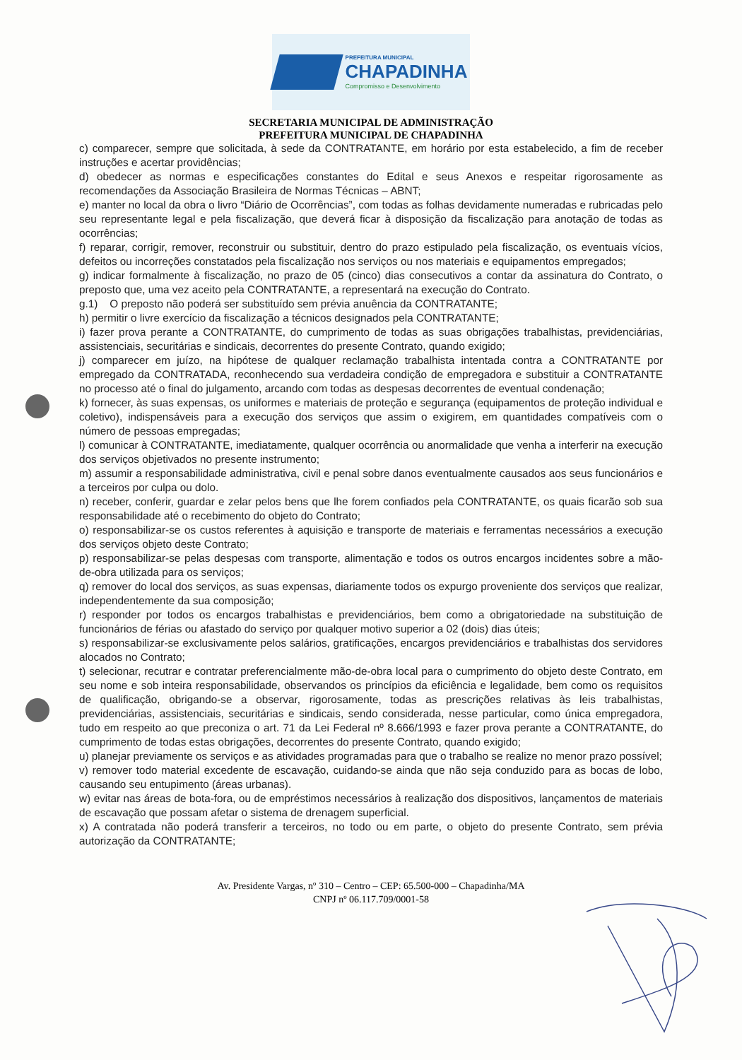PREFEITURA MUNICIPAL
CHAPADINHA
Compromisso e Desenvolvimento
SECRETARIA MUNICIPAL DE ADMINISTRAÇÃO
PREFEITURA MUNICIPAL DE CHAPADINHA
c) comparecer, sempre que solicitada, à sede da CONTRATANTE, em horário por esta estabelecido, a fim de receber instruções e acertar providências;
d) obedecer as normas e especificações constantes do Edital e seus Anexos e respeitar rigorosamente as recomendações da Associação Brasileira de Normas Técnicas – ABNT;
e) manter no local da obra o livro “Diário de Ocorrências”, com todas as folhas devidamente numeradas e rubricadas pelo seu representante legal e pela fiscalização, que deverá ficar à disposição da fiscalização para anotação de todas as ocorrências;
f) reparar, corrigir, remover, reconstruir ou substituir, dentro do prazo estipulado pela fiscalização, os eventuais vícios, defeitos ou incorreções constatados pela fiscalização nos serviços ou nos materiais e equipamentos empregados;
g) indicar formalmente à fiscalização, no prazo de 05 (cinco) dias consecutivos a contar da assinatura do Contrato, o preposto que, uma vez aceito pela CONTRATANTE, a representará na execução do Contrato.
g.1) O preposto não poderá ser substituído sem prévia anuência da CONTRATANTE;
h) permitir o livre exercício da fiscalização a técnicos designados pela CONTRATANTE;
i) fazer prova perante a CONTRATANTE, do cumprimento de todas as suas obrigações trabalhistas, previdenciárias, assistenciais, securitárias e sindicais, decorrentes do presente Contrato, quando exigido;
j) comparecer em juízo, na hipótese de qualquer reclamação trabalhista intentada contra a CONTRATANTE por empregado da CONTRATADA, reconhecendo sua verdadeira condição de empregadora e substituir a CONTRATANTE no processo até o final do julgamento, arcando com todas as despesas decorrentes de eventual condenação;
k) fornecer, às suas expensas, os uniformes e materiais de proteção e segurança (equipamentos de proteção individual e coletivo), indispensáveis para a execução dos serviços que assim o exigirem, em quantidades compatíveis com o número de pessoas empregadas;
l) comunicar à CONTRATANTE, imediatamente, qualquer ocorrência ou anormalidade que venha a interferir na execução dos serviços objetivados no presente instrumento;
m) assumir a responsabilidade administrativa, civil e penal sobre danos eventualmente causados aos seus funcionários e a terceiros por culpa ou dolo.
n) receber, conferir, guardar e zelar pelos bens que lhe forem confiados pela CONTRATANTE, os quais ficarão sob sua responsabilidade até o recebimento do objeto do Contrato;
o) responsabilizar-se os custos referentes à aquisição e transporte de materiais e ferramentas necessários a execução dos serviços objeto deste Contrato;
p) responsabilizar-se pelas despesas com transporte, alimentação e todos os outros encargos incidentes sobre a mão-de-obra utilizada para os serviços;
q) remover do local dos serviços, as suas expensas, diariamente todos os expurgo proveniente dos serviços que realizar, independentemente da sua composição;
r) responder por todos os encargos trabalhistas e previdenciários, bem como a obrigatoriedade na substituição de funcionários de férias ou afastado do serviço por qualquer motivo superior a 02 (dois) dias úteis;
s) responsabilizar-se exclusivamente pelos salários, gratificações, encargos previdenciários e trabalhistas dos servidores alocados no Contrato;
t) selecionar, recutrar e contratar preferencialmente mão-de-obra local para o cumprimento do objeto deste Contrato, em seu nome e sob inteira responsabilidade, observandos os princípios da eficiência e legalidade, bem como os requisitos de qualificação, obrigando-se a observar, rigorosamente, todas as prescrições relativas às leis trabalhistas, previdenciárias, assistenciais, securitárias e sindicais, sendo considerada, nesse particular, como única empregadora, tudo em respeito ao que preconiza o art. 71 da Lei Federal nº 8.666/1993 e fazer prova perante a CONTRATANTE, do cumprimento de todas estas obrigações, decorrentes do presente Contrato, quando exigido;
u) planejar previamente os serviços e as atividades programadas para que o trabalho se realize no menor prazo possível;
v) remover todo material excedente de escavação, cuidando-se ainda que não seja conduzido para as bocas de lobo, causando seu entupimento (áreas urbanas).
w) evitar nas áreas de bota-fora, ou de empréstimos necessários à realização dos dispositivos, lançamentos de materiais de escavação que possam afetar o sistema de drenagem superficial.
x) A contratada não poderá transferir a terceiros, no todo ou em parte, o objeto do presente Contrato, sem prévia autorização da CONTRATANTE;
Av. Presidente Vargas, nº 310 – Centro – CEP: 65.500-000 – Chapadinha/MA
CNPJ nº 06.117.709/0001-58